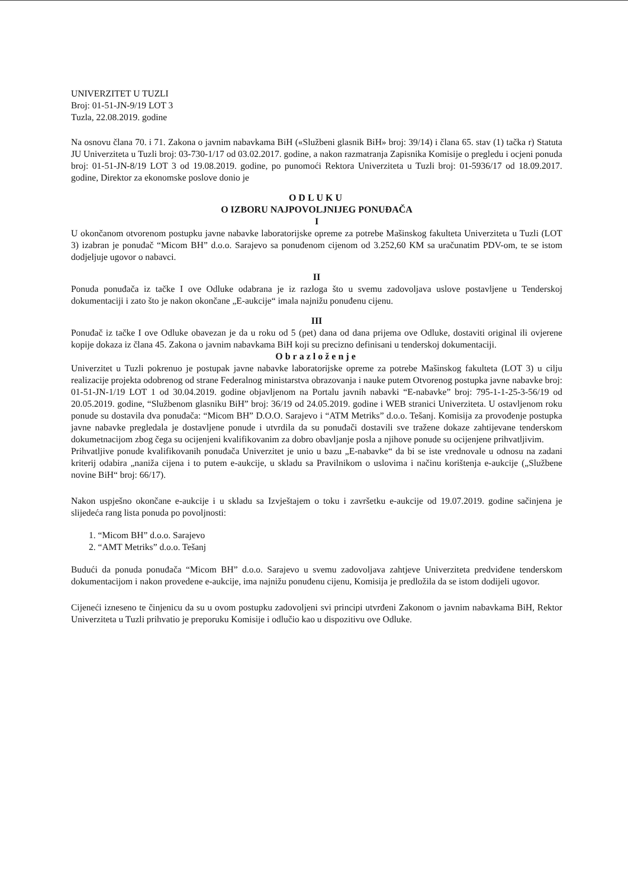UNIVERZITET U TUZLI
Broj: 01-51-JN-9/19 LOT 3
Tuzla, 22.08.2019. godine
Na osnovu člana 70. i 71. Zakona o javnim nabavkama BiH («Službeni glasnik BiH» broj: 39/14) i člana 65. stav (1) tačka r) Statuta JU Univerziteta u Tuzli broj: 03-730-1/17 od 03.02.2017. godine, a nakon razmatranja Zapisnika Komisije o pregledu i ocjeni ponuda broj: 01-51-JN-8/19 LOT 3 od 19.08.2019. godine, po punomoći Rektora Univerziteta u Tuzli broj: 01-5936/17 od 18.09.2017. godine, Direktor za ekonomske poslove donio je
ODLUKU
O IZBORU NAJPOVOLJNIJEG PONUĐAČA
I
U okončanom otvorenom postupku javne nabavke laboratorijske opreme za potrebe Mašinskog fakulteta Univerziteta u Tuzli (LOT 3) izabran je ponuđač “Micom BH” d.o.o. Sarajevo sa ponuđenom cijenom od 3.252,60 KM sa uračunatim PDV-om, te se istom dodjeljuje ugovor o nabavci.
II
Ponuda ponuđača iz tačke I ove Odluke odabrana je iz razloga što u svemu zadovoljava uslove postavljene u Tenderskoj dokumentaciji i zato što je nakon okončane „E-aukcije“ imala najnižu ponuđenu cijenu.
III
Ponuđač iz tačke I ove Odluke obavezan je da u roku od 5 (pet) dana od dana prijema ove Odluke, dostaviti original ili ovjerene kopije dokaza iz člana 45. Zakona o javnim nabavkama BiH koji su precizno definisani u tenderskoj dokumentaciji.
Obrazloženje
Univerzitet u Tuzli pokrenuo je postupak javne nabavke laboratorijske opreme za potrebe Mašinskog fakulteta (LOT 3) u cilju realizacije projekta odobrenog od strane Federalnog ministarstva obrazovanja i nauke putem Otvorenog postupka javne nabavke broj: 01-51-JN-1/19 LOT 1 od 30.04.2019. godine objavljenom na Portalu javnih nabavki “E-nabavke” broj: 795-1-1-25-3-56/19 od 20.05.2019. godine, “Službenom glasniku BiH” broj: 36/19 od 24.05.2019. godine i WEB stranici Univerziteta. U ostavljenom roku ponude su dostavila dva ponuđača: “Micom BH” D.O.O. Sarajevo i “ATM Metriks” d.o.o. Tešanj. Komisija za provođenje postupka javne nabavke pregledala je dostavljene ponude i utvrdila da su ponuđači dostavili sve tražene dokaze zahtijevane tenderskom dokumetnacijom zbog čega su ocijenjeni kvalifikovanim za dobro obavljanje posla a njihove ponude su ocijenjene prihvatljivim.
Prihvatljive ponude kvalifikovanih ponuđača Univerzitet je unio u bazu „E-nabavke“ da bi se iste vrednovale u odnosu na zadani kriterij odabira „naniža cijena i to putem e-aukcije, u skladu sa Pravilnikom o uslovima i načinu korištenja e-aukcije („Službene novine BiH“ broj: 66/17).
Nakon uspješno okončane e-aukcije i u skladu sa Izvještajem o toku i završetku e-aukcije od 19.07.2019. godine sačinjena je slijedeća rang lista ponuda po povoljnosti:
1. “Micom BH” d.o.o. Sarajevo
2. “AMT Metriks” d.o.o. Tešanj
Budući da ponuda ponuđača “Micom BH” d.o.o. Sarajevo u svemu zadovoljava zahtjeve Univerziteta predviđene tenderskom dokumentacijom i nakon provedene e-aukcije, ima najnižu ponuđenu cijenu, Komisija je predložila da se istom dodijeli ugovor.
Cijeneći izneseno te činjenicu da su u ovom postupku zadovoljeni svi principi utvrđeni Zakonom o javnim nabavkama BiH, Rektor Univerziteta u Tuzli prihvatio je preporuku Komisije i odlučio kao u dispozitivu ove Odluke.